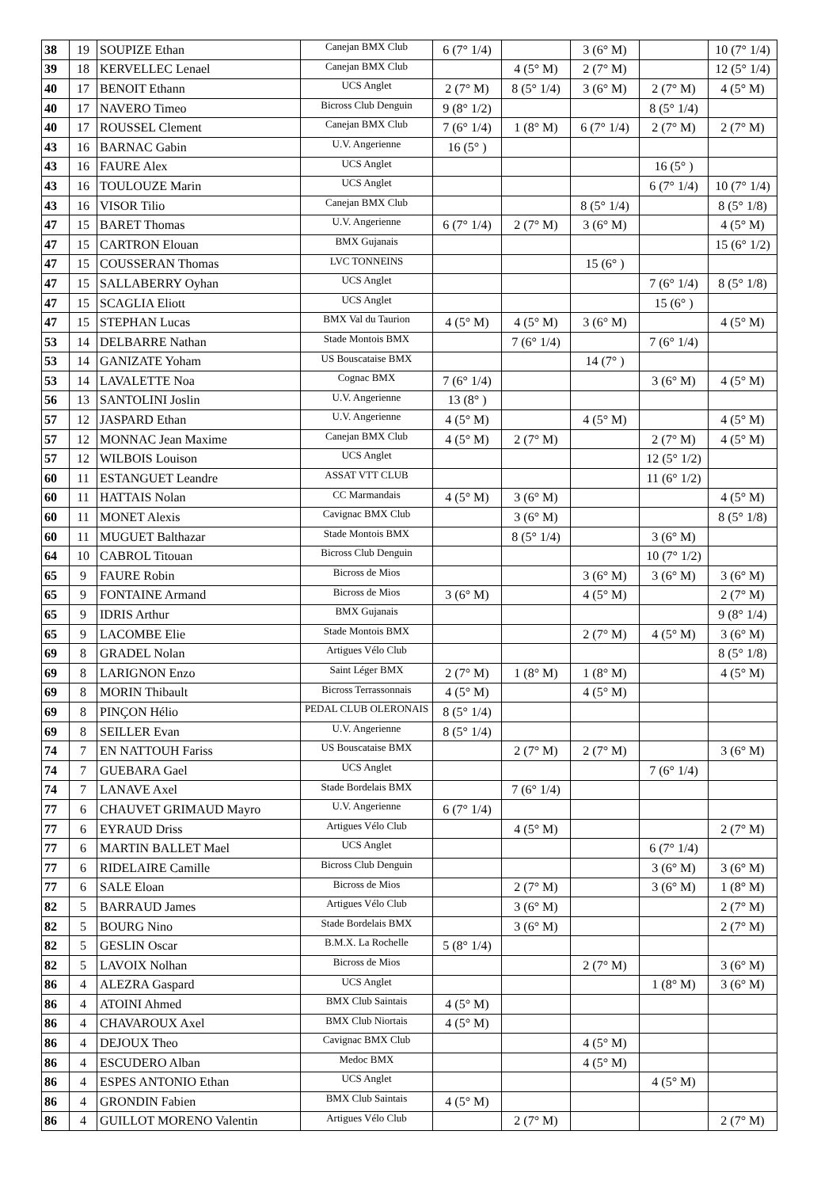| 38 | 19 | SOUPIZE Ethan | Canejan BMX Club | 6 (7° 1/4) | | 3 (6° M) | | 10 (7° 1/4) |
| 39 | 18 | KERVELLEC Lenael | Canejan BMX Club | | 4 (5° M) | 2 (7° M) | | 12 (5° 1/4) |
| 40 | 17 | BENOIT Ethann | UCS Anglet | 2 (7° M) | 8 (5° 1/4) | 3 (6° M) | 2 (7° M) | 4 (5° M) |
| 40 | 17 | NAVERO Timeo | Bicross Club Denguin | 9 (8° 1/2) | | | 8 (5° 1/4) | |
| 40 | 17 | ROUSSEL Clement | Canejan BMX Club | 7 (6° 1/4) | 1 (8° M) | 6 (7° 1/4) | 2 (7° M) | 2 (7° M) |
| 43 | 16 | BARNAC Gabin | U.V. Angerienne | 16 (5° ) | | | | |
| 43 | 16 | FAURE Alex | UCS Anglet | | | | 16 (5° ) | |
| 43 | 16 | TOULOUZE Marin | UCS Anglet | | | | 6 (7° 1/4) | 10 (7° 1/4) |
| 43 | 16 | VISOR Tilio | Canejan BMX Club | | | 8 (5° 1/4) | | 8 (5° 1/8) |
| 47 | 15 | BARET Thomas | U.V. Angerienne | 6 (7° 1/4) | 2 (7° M) | 3 (6° M) | | 4 (5° M) |
| 47 | 15 | CARTRON Elouan | BMX Gujanais | | | | | 15 (6° 1/2) |
| 47 | 15 | COUSSERAN Thomas | LVC TONNEINS | | | 15 (6° ) | | |
| 47 | 15 | SALLABERRY Oyhan | UCS Anglet | | | | 7 (6° 1/4) | 8 (5° 1/8) |
| 47 | 15 | SCAGLIA Eliott | UCS Anglet | | | | 15 (6° ) | |
| 47 | 15 | STEPHAN Lucas | BMX Val du Taurion | 4 (5° M) | 4 (5° M) | 3 (6° M) | | 4 (5° M) |
| 53 | 14 | DELBARRE Nathan | Stade Montois BMX | | 7 (6° 1/4) | | 7 (6° 1/4) | |
| 53 | 14 | GANIZATE Yoham | US Bouscataise BMX | | | 14 (7° ) | | |
| 53 | 14 | LAVALETTE Noa | Cognac BMX | 7 (6° 1/4) | | | 3 (6° M) | 4 (5° M) |
| 56 | 13 | SANTOLINI Joslin | U.V. Angerienne | 13 (8° ) | | | | |
| 57 | 12 | JASPARD Ethan | U.V. Angerienne | 4 (5° M) | | 4 (5° M) | | 4 (5° M) |
| 57 | 12 | MONNAC Jean Maxime | Canejan BMX Club | 4 (5° M) | 2 (7° M) | | 2 (7° M) | 4 (5° M) |
| 57 | 12 | WILBOIS Louison | UCS Anglet | | | | 12 (5° 1/2) | |
| 60 | 11 | ESTANGUET Leandre | ASSAT VTT CLUB | | | | 11 (6° 1/2) | |
| 60 | 11 | HATTAIS Nolan | CC Marmandais | 4 (5° M) | 3 (6° M) | | | 4 (5° M) |
| 60 | 11 | MONET Alexis | Cavignac BMX Club | | 3 (6° M) | | | 8 (5° 1/8) |
| 60 | 11 | MUGUET Balthazar | Stade Montois BMX | | 8 (5° 1/4) | | 3 (6° M) | |
| 64 | 10 | CABROL Titouan | Bicross Club Denguin | | | | 10 (7° 1/2) | |
| 65 | 9 | FAURE Robin | Bicross de Mios | | | 3 (6° M) | 3 (6° M) | 3 (6° M) |
| 65 | 9 | FONTAINE Armand | Bicross de Mios | 3 (6° M) | | 4 (5° M) | | 2 (7° M) |
| 65 | 9 | IDRIS Arthur | BMX Gujanais | | | | | 9 (8° 1/4) |
| 65 | 9 | LACOMBE Elie | Stade Montois BMX | | | 2 (7° M) | 4 (5° M) | 3 (6° M) |
| 69 | 8 | GRADEL Nolan | Artigues Vélo Club | | | | | 8 (5° 1/8) |
| 69 | 8 | LARIGNON Enzo | Saint Léger BMX | 2 (7° M) | 1 (8° M) | 1 (8° M) | | 4 (5° M) |
| 69 | 8 | MORIN Thibault | Bicross Terrassonnais | 4 (5° M) | | 4 (5° M) | | |
| 69 | 8 | PINÇON Hélio | PEDAL CLUB OLERONAIS | 8 (5° 1/4) | | | | |
| 69 | 8 | SEILLER Evan | U.V. Angerienne | 8 (5° 1/4) | | | | |
| 74 | 7 | EN NATTOUH Fariss | US Bouscataise BMX | | 2 (7° M) | 2 (7° M) | | 3 (6° M) |
| 74 | 7 | GUEBARA Gael | UCS Anglet | | | | 7 (6° 1/4) | |
| 74 | 7 | LANAVE Axel | Stade Bordelais BMX | | 7 (6° 1/4) | | | |
| 77 | 6 | CHAUVET GRIMAUD Mayro | U.V. Angerienne | 6 (7° 1/4) | | | | |
| 77 | 6 | EYRAUD Driss | Artigues Vélo Club | | 4 (5° M) | | | 2 (7° M) |
| 77 | 6 | MARTIN BALLET Mael | UCS Anglet | | | | 6 (7° 1/4) | |
| 77 | 6 | RIDELAIRE Camille | Bicross Club Denguin | | | | 3 (6° M) | 3 (6° M) |
| 77 | 6 | SALE Eloan | Bicross de Mios | | 2 (7° M) | | 3 (6° M) | 1 (8° M) |
| 82 | 5 | BARRAUD James | Artigues Vélo Club | | 3 (6° M) | | | 2 (7° M) |
| 82 | 5 | BOURG Nino | Stade Bordelais BMX | | 3 (6° M) | | | 2 (7° M) |
| 82 | 5 | GESLIN Oscar | B.M.X. La Rochelle | 5 (8° 1/4) | | | | |
| 82 | 5 | LAVOIX Nolhan | Bicross de Mios | | | 2 (7° M) | | 3 (6° M) |
| 86 | 4 | ALEZRA Gaspard | UCS Anglet | | | | 1 (8° M) | 3 (6° M) |
| 86 | 4 | ATOINI Ahmed | BMX Club Saintais | 4 (5° M) | | | | |
| 86 | 4 | CHAVAROUX Axel | BMX Club Niortais | 4 (5° M) | | | | |
| 86 | 4 | DEJOUX Theo | Cavignac BMX Club | | | 4 (5° M) | | |
| 86 | 4 | ESCUDERO Alban | Medoc BMX | | | 4 (5° M) | | |
| 86 | 4 | ESPES ANTONIO Ethan | UCS Anglet | | | | 4 (5° M) | |
| 86 | 4 | GRONDIN Fabien | BMX Club Saintais | 4 (5° M) | | | | |
| 86 | 4 | GUILLOT MORENO Valentin | Artigues Vélo Club | | 2 (7° M) | | | 2 (7° M) |